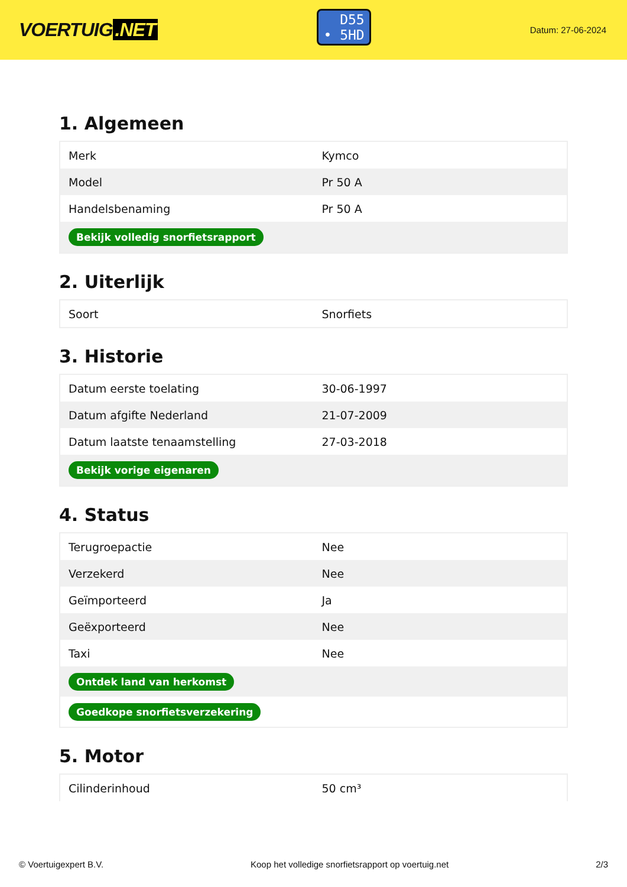VOERTUIG.NET
D55
• 5HD
Datum: 27-06-2024
1. Algemeen
| Merk | Kymco |
| Model | Pr 50 A |
| Handelsbenaming | Pr 50 A |
| Bekijk volledig snorfietsrapport | |
2. Uiterlijk
| Soort | Snorfiets |
3. Historie
| Datum eerste toelating | 30-06-1997 |
| Datum afgifte Nederland | 21-07-2009 |
| Datum laatste tenaamstelling | 27-03-2018 |
| Bekijk vorige eigenaren | |
4. Status
| Terugroepactie | Nee |
| Verzekerd | Nee |
| Geïmporteerd | Ja |
| Geëxporteerd | Nee |
| Taxi | Nee |
| Ontdek land van herkomst | |
| Goedkope snorfietsverzekering | |
5. Motor
| Cilinderinhoud | 50 cm³ |
© Voertuigexpert B.V. Koop het volledige snorfietsrapport op voertuig.net 2/3